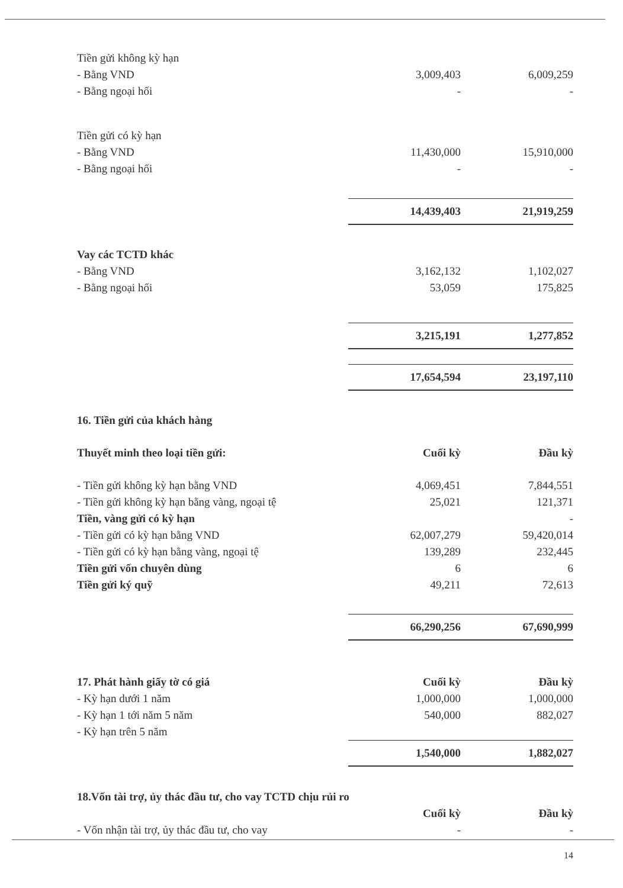| Tiền gửi không kỳ hạn | | |
| - Bằng VND | 3,009,403 | 6,009,259 |
| - Bằng ngoại hối | - | - |
| Tiền gửi có kỳ hạn | | |
| - Bằng VND | 11,430,000 | 15,910,000 |
| - Bằng ngoại hối | - | - |
| | 14,439,403 | 21,919,259 |
| Vay các TCTD khác | | |
| - Bằng VND | 3,162,132 | 1,102,027 |
| - Bằng ngoại hối | 53,059 | 175,825 |
| | 3,215,191 | 1,277,852 |
| | 17,654,594 | 23,197,110 |
| 16. Tiền gửi của khách hàng | | |
| Thuyết minh theo loại tiền gửi: | Cuối kỳ | Đầu kỳ |
| - Tiền gửi không kỳ hạn bằng VND | 4,069,451 | 7,844,551 |
| - Tiền gửi không kỳ hạn bằng vàng, ngoại tệ | 25,021 | 121,371 |
| Tiền, vàng gửi có kỳ hạn | | - |
| - Tiền gửi có kỳ hạn bằng VND | 62,007,279 | 59,420,014 |
| - Tiền gửi có kỳ hạn bằng vàng, ngoại tệ | 139,289 | 232,445 |
| Tiền gửi vốn chuyên dùng | 6 | 6 |
| Tiền gửi ký quỹ | 49,211 | 72,613 |
| | 66,290,256 | 67,690,999 |
| 17. Phát hành giấy tờ có giá | Cuối kỳ | Đầu kỳ |
| - Kỳ hạn dưới 1 năm | 1,000,000 | 1,000,000 |
| - Kỳ hạn 1 tới năm 5 năm | 540,000 | 882,027 |
| - Kỳ hạn trên 5 năm | | |
| | 1,540,000 | 1,882,027 |
| 18.Vốn tài trợ, ủy thác đầu tư, cho vay TCTD chịu rủi ro | | |
| | Cuối kỳ | Đầu kỳ |
| - Vốn nhận tài trợ, ủy thác đầu tư, cho vay | - | - |
14